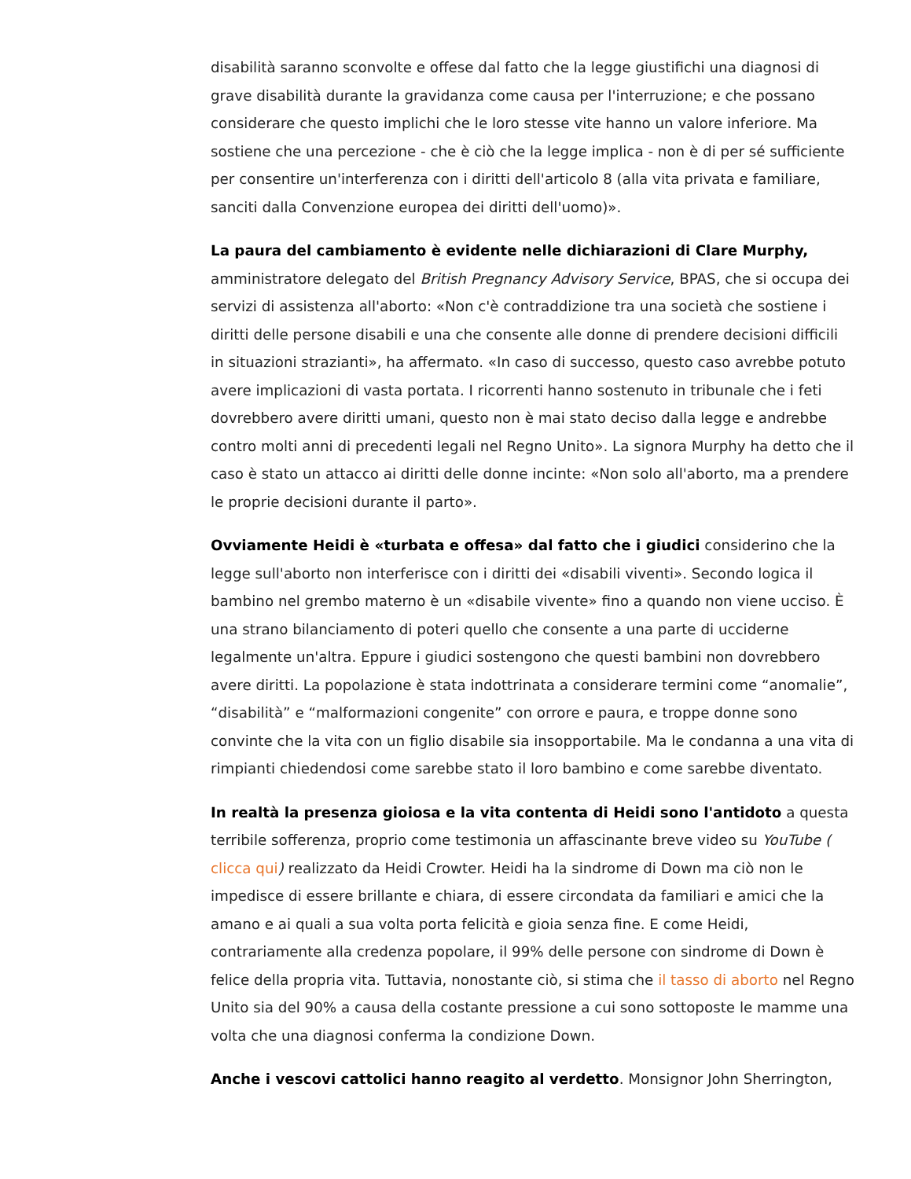disabilità saranno sconvolte e offese dal fatto che la legge giustifichi una diagnosi di grave disabilità durante la gravidanza come causa per l'interruzione; e che possano considerare che questo implichi che le loro stesse vite hanno un valore inferiore. Ma sostiene che una percezione - che è ciò che la legge implica - non è di per sé sufficiente per consentire un'interferenza con i diritti dell'articolo 8 (alla vita privata e familiare, sanciti dalla Convenzione europea dei diritti dell'uomo)».
La paura del cambiamento è evidente nelle dichiarazioni di Clare Murphy, amministratore delegato del British Pregnancy Advisory Service, BPAS, che si occupa dei servizi di assistenza all'aborto: «Non c'è contraddizione tra una società che sostiene i diritti delle persone disabili e una che consente alle donne di prendere decisioni difficili in situazioni strazianti», ha affermato. «In caso di successo, questo caso avrebbe potuto avere implicazioni di vasta portata. I ricorrenti hanno sostenuto in tribunale che i feti dovrebbero avere diritti umani, questo non è mai stato deciso dalla legge e andrebbe contro molti anni di precedenti legali nel Regno Unito». La signora Murphy ha detto che il caso è stato un attacco ai diritti delle donne incinte: «Non solo all'aborto, ma a prendere le proprie decisioni durante il parto».
Ovviamente Heidi è «turbata e offesa» dal fatto che i giudici considerino che la legge sull'aborto non interferisce con i diritti dei «disabili viventi». Secondo logica il bambino nel grembo materno è un «disabile vivente» fino a quando non viene ucciso. È una strano bilanciamento di poteri quello che consente a una parte di ucciderne legalmente un'altra. Eppure i giudici sostengono che questi bambini non dovrebbero avere diritti. La popolazione è stata indottrinata a considerare termini come “anomalie”, “disabilità” e “malformazioni congenite” con orrore e paura, e troppe donne sono convinte che la vita con un figlio disabile sia insopportabile. Ma le condanna a una vita di rimpianti chiedendosi come sarebbe stato il loro bambino e come sarebbe diventato.
In realtà la presenza gioiosa e la vita contenta di Heidi sono l'antidoto a questa terribile sofferenza, proprio come testimonia un affascinante breve video su YouTube ( clicca qui) realizzato da Heidi Crowter. Heidi ha la sindrome di Down ma ciò non le impedisce di essere brillante e chiara, di essere circondata da familiari e amici che la amano e ai quali a sua volta porta felicità e gioia senza fine. E come Heidi, contrariamente alla credenza popolare, il 99% delle persone con sindrome di Down è felice della propria vita. Tuttavia, nonostante ciò, si stima che il tasso di aborto nel Regno Unito sia del 90% a causa della costante pressione a cui sono sottoposte le mamme una volta che una diagnosi conferma la condizione Down.
Anche i vescovi cattolici hanno reagito al verdetto. Monsignor John Sherrington,